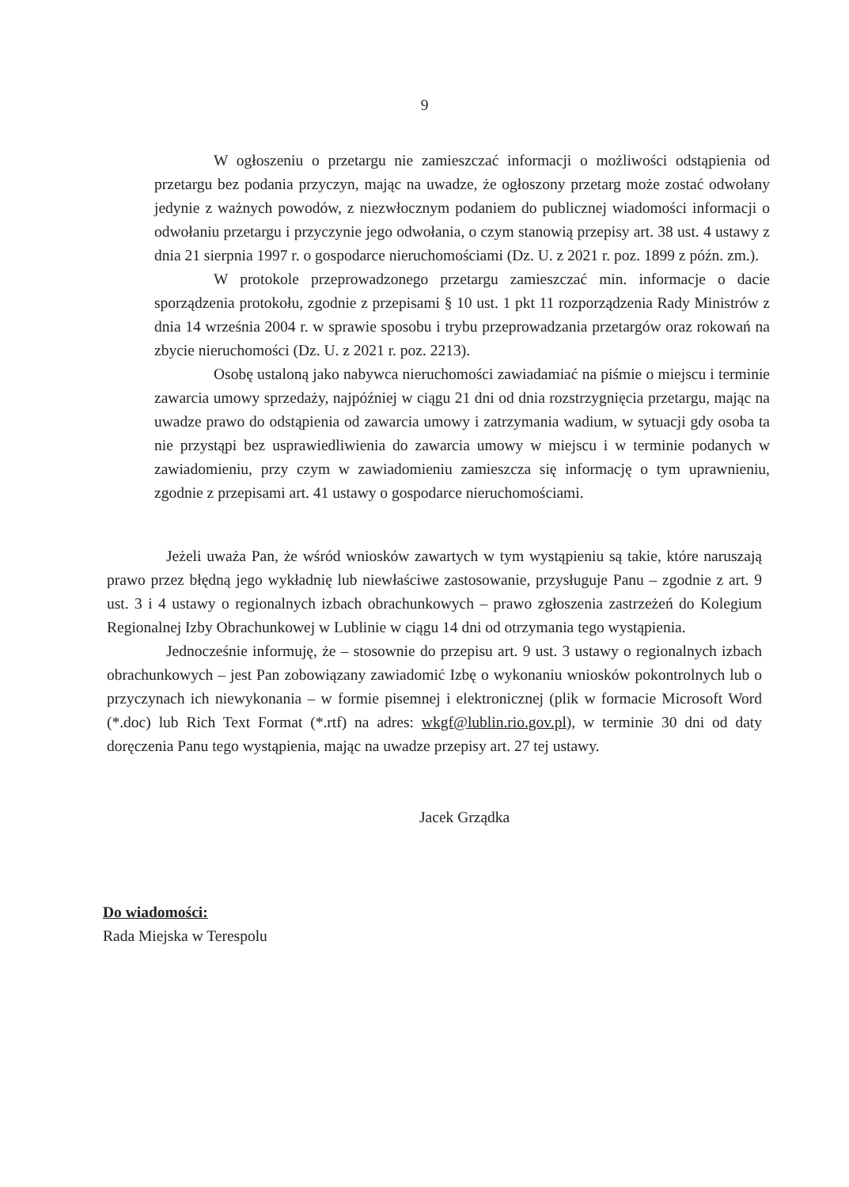9
W ogłoszeniu o przetargu nie zamieszczać informacji o możliwości odstąpienia od przetargu bez podania przyczyn, mając na uwadze, że ogłoszony przetarg może zostać odwołany jedynie z ważnych powodów, z niezwłocznym podaniem do publicznej wiadomości informacji o odwołaniu przetargu i przyczynie jego odwołania, o czym stanowią przepisy art. 38 ust. 4 ustawy z dnia 21 sierpnia 1997 r. o gospodarce nieruchomościami (Dz. U. z 2021 r. poz. 1899 z późn. zm.).
W protokole przeprowadzonego przetargu zamieszczać min. informacje o dacie sporządzenia protokołu, zgodnie z przepisami § 10 ust. 1 pkt 11 rozporządzenia Rady Ministrów z dnia 14 września 2004 r. w sprawie sposobu i trybu przeprowadzania przetargów oraz rokowań na zbycie nieruchomości (Dz. U. z 2021 r. poz. 2213).
Osobę ustaloną jako nabywca nieruchomości zawiadamiać na piśmie o miejscu i terminie zawarcia umowy sprzedaży, najpóźniej w ciągu 21 dni od dnia rozstrzygnięcia przetargu, mając na uwadze prawo do odstąpienia od zawarcia umowy i zatrzymania wadium, w sytuacji gdy osoba ta nie przystąpi bez usprawiedliwienia do zawarcia umowy w miejscu i w terminie podanych w zawiadomieniu, przy czym w zawiadomieniu zamieszcza się informację o tym uprawnieniu, zgodnie z przepisami art. 41 ustawy o gospodarce nieruchomościami.
Jeżeli uważa Pan, że wśród wniosków zawartych w tym wystąpieniu są takie, które naruszają prawo przez błędną jego wykładnię lub niewłaściwe zastosowanie, przysługuje Panu – zgodnie z art. 9 ust. 3 i 4 ustawy o regionalnych izbach obrachunkowych – prawo zgłoszenia zastrzeżeń do Kolegium Regionalnej Izby Obrachunkowej w Lublinie w ciągu 14 dni od otrzymania tego wystąpienia.
Jednocześnie informuję, że – stosownie do przepisu art. 9 ust. 3 ustawy o regionalnych izbach obrachunkowych – jest Pan zobowiązany zawiadomić Izbę o wykonaniu wniosków pokontrolnych lub o przyczynach ich niewykonania – w formie pisemnej i elektronicznej (plik w formacie Microsoft Word (*.doc) lub Rich Text Format (*.rtf) na adres: wkgf@lublin.rio.gov.pl), w terminie 30 dni od daty doręczenia Panu tego wystąpienia, mając na uwadze przepisy art. 27 tej ustawy.
Jacek Grządka
Do wiadomości:
Rada Miejska w Terespolu